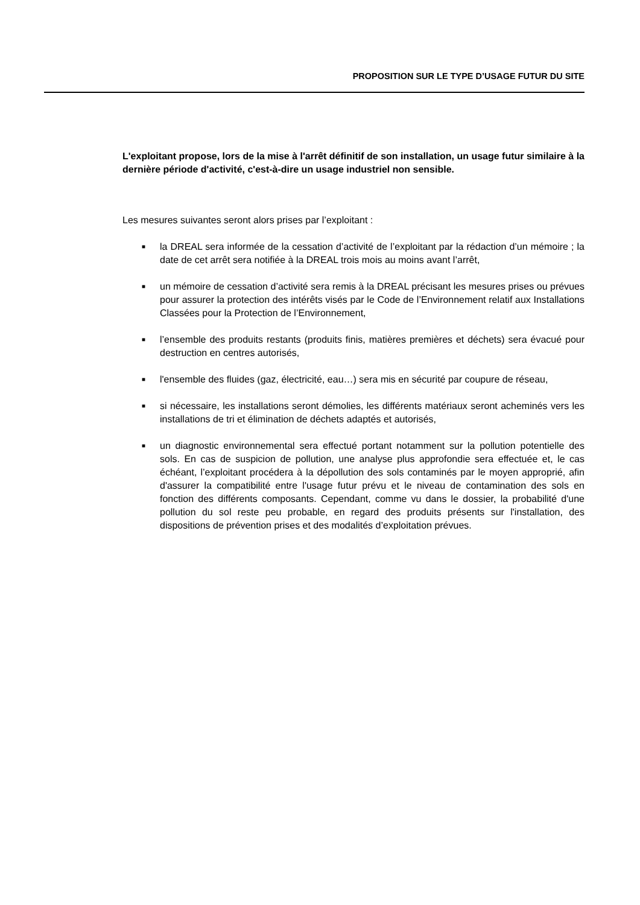PROPOSITION SUR LE TYPE D’USAGE FUTUR DU SITE
L'exploitant propose, lors de la mise à l'arrêt définitif de son installation, un usage futur similaire à la dernière période d'activité, c'est-à-dire un usage industriel non sensible.
Les mesures suivantes seront alors prises par l’exploitant :
■ la DREAL sera informée de la cessation d’activité de l’exploitant par la rédaction d’un mémoire ; la date de cet arrêt sera notifiée à la DREAL trois mois au moins avant l’arrêt,
■ un mémoire de cessation d’activité sera remis à la DREAL précisant les mesures prises ou prévues pour assurer la protection des intérêts visés par le Code de l’Environnement relatif aux Installations Classées pour la Protection de l’Environnement,
■ l’ensemble des produits restants (produits finis, matières premières et déchets) sera évacué pour destruction en centres autorisés,
■ l'ensemble des fluides (gaz, électricité, eau…) sera mis en sécurité par coupure de réseau,
■ si nécessaire, les installations seront démolies, les différents matériaux seront acheminés vers les installations de tri et élimination de déchets adaptés et autorisés,
■ un diagnostic environnemental sera effectué portant notamment sur la pollution potentielle des sols. En cas de suspicion de pollution, une analyse plus approfondie sera effectuée et, le cas échéant, l’exploitant procédera à la dépollution des sols contaminés par le moyen approprié, afin d'assurer la compatibilité entre l'usage futur prévu et le niveau de contamination des sols en fonction des différents composants. Cependant, comme vu dans le dossier, la probabilité d'une pollution du sol reste peu probable, en regard des produits présents sur l'installation, des dispositions de prévention prises et des modalités d’exploitation prévues.